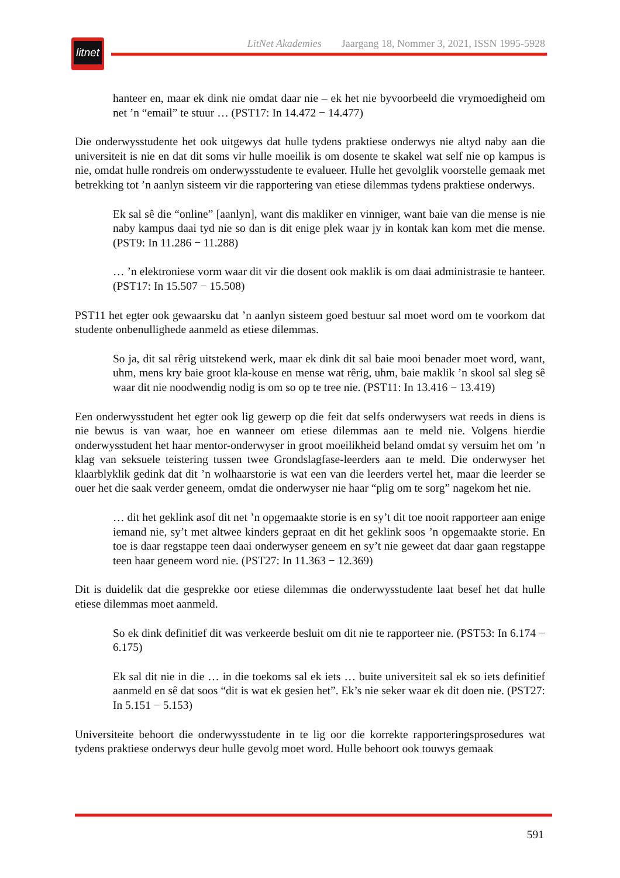litnet
LitNet Akademies Jaargang 18, Nommer 3, 2021, ISSN 1995-5928
hanteer en, maar ek dink nie omdat daar nie – ek het nie byvoorbeeld die vrymoedigheid om net ’n “email” te stuur … (PST17: In 14.472 − 14.477)
Die onderwysstudente het ook uitgewys dat hulle tydens praktiese onderwys nie altyd naby aan die universiteit is nie en dat dit soms vir hulle moeilik is om dosente te skakel wat self nie op kampus is nie, omdat hulle rondreis om onderwysstudente te evalueer. Hulle het gevolglik voorstelle gemaak met betrekking tot ’n aanlyn sisteem vir die rapportering van etiese dilemmas tydens praktiese onderwys.
Ek sal sê die “online” [aanlyn], want dis makliker en vinniger, want baie van die mense is nie naby kampus daai tyd nie so dan is dit enige plek waar jy in kontak kan kom met die mense. (PST9: In 11.286 − 11.288)
… ’n elektroniese vorm waar dit vir die dosent ook maklik is om daai administrasie te hanteer. (PST17: In 15.507 − 15.508)
PST11 het egter ook gewaarsku dat ’n aanlyn sisteem goed bestuur sal moet word om te voorkom dat studente onbenullighede aanmeld as etiese dilemmas.
So ja, dit sal rêrig uitstekend werk, maar ek dink dit sal baie mooi benader moet word, want, uhm, mens kry baie groot kla-kouse en mense wat rêrig, uhm, baie maklik ’n skool sal sleg sê waar dit nie noodwendig nodig is om so op te tree nie. (PST11: In 13.416 − 13.419)
Een onderwysstudent het egter ook lig gewerp op die feit dat selfs onderwysers wat reeds in diens is nie bewus is van waar, hoe en wanneer om etiese dilemmas aan te meld nie. Volgens hierdie onderwysstudent het haar mentor-onderwyser in groot moeilikheid beland omdat sy versuim het om ’n klag van seksuele teistering tussen twee Grondslagfase-leerders aan te meld. Die onderwyser het klaarblyklik gedink dat dit ’n wolhaarstorie is wat een van die leerders vertel het, maar die leerder se ouer het die saak verder geneem, omdat die onderwyser nie haar “plig om te sorg” nagekom het nie.
… dit het geklink asof dit net ’n opgemaakte storie is en sy’t dit toe nooit rapporteer aan enige iemand nie, sy’t met altwee kinders gepraat en dit het geklink soos ’n opgemaakte storie. En toe is daar regstappe teen daai onderwyser geneem en sy’t nie geweet dat daar gaan regstappe teen haar geneem word nie. (PST27: In 11.363 − 12.369)
Dit is duidelik dat die gesprekke oor etiese dilemmas die onderwysstudente laat besef het dat hulle etiese dilemmas moet aanmeld.
So ek dink definitief dit was verkeerde besluit om dit nie te rapporteer nie. (PST53: In 6.174 − 6.175)
Ek sal dit nie in die … in die toekoms sal ek iets … buite universiteit sal ek so iets definitief aanmeld en sê dat soos “dit is wat ek gesien het”. Ek’s nie seker waar ek dit doen nie. (PST27: In 5.151 − 5.153)
Universiteite behoort die onderwysstudente in te lig oor die korrekte rapporteringsprosedures wat tydens praktiese onderwys deur hulle gevolg moet word. Hulle behoort ook touwys gemaak
591